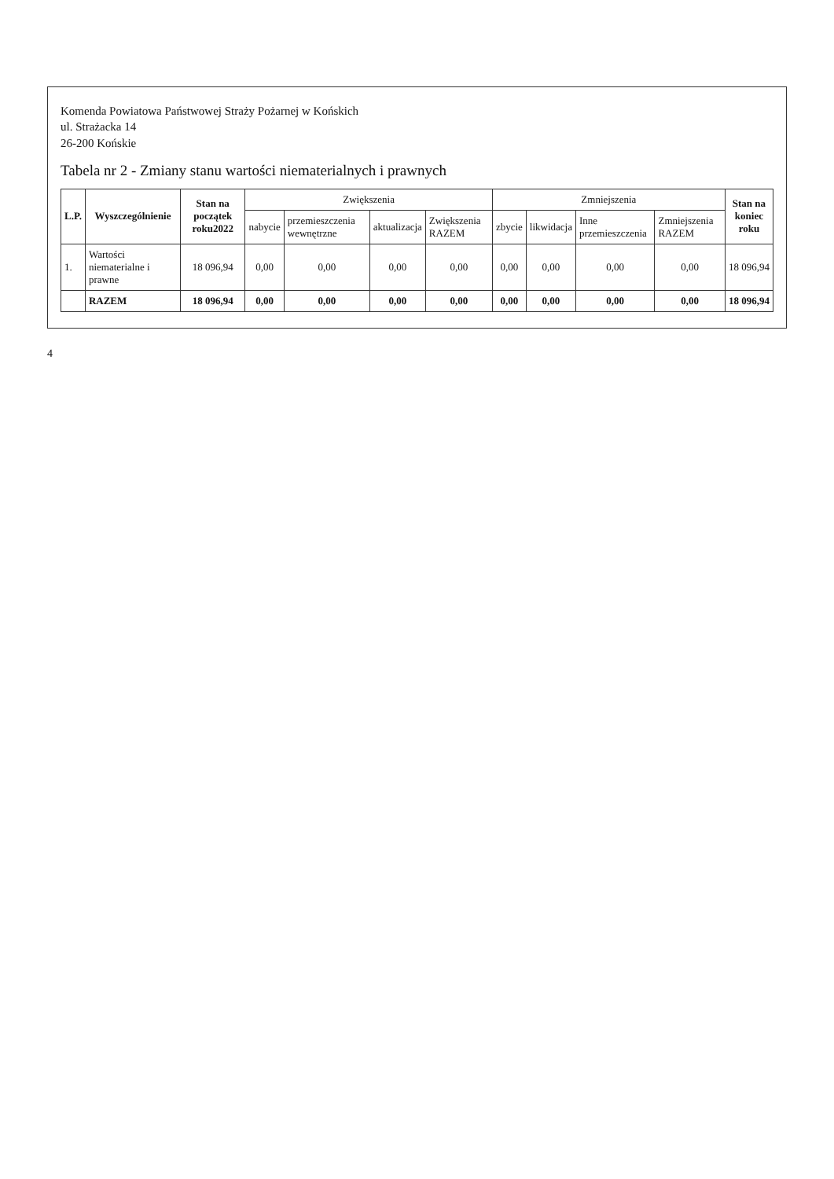Komenda Powiatowa Państwowej Straży Pożarnej w Końskich
ul. Strażacka 14
26-200 Końskie
Tabela nr 2 - Zmiany stanu wartości niematerialnych i prawnych
| L.P. | Wyszczególnienie | Stan na początek roku2022 | Zwiększenia | | | | Zmniejszenia | | | | Stan na koniec roku |
| --- | --- | --- | --- | --- | --- | --- | --- | --- | --- | --- | --- |
| | | | nabycie | przemieszczenia wewnętrzne | aktualizacja | Zwiększenia RAZEM | zbycie | likwidacja | Inne przemieszczenia | Zmniejszenia RAZEM | |
| 1. | Wartości niematerialne i prawne | 18 096,94 | 0,00 | 0,00 | 0,00 | 0,00 | 0,00 | 0,00 | 0,00 | 0,00 | 18 096,94 |
| | RAZEM | 18 096,94 | 0,00 | 0,00 | 0,00 | 0,00 | 0,00 | 0,00 | 0,00 | 0,00 | 18 096,94 |
4